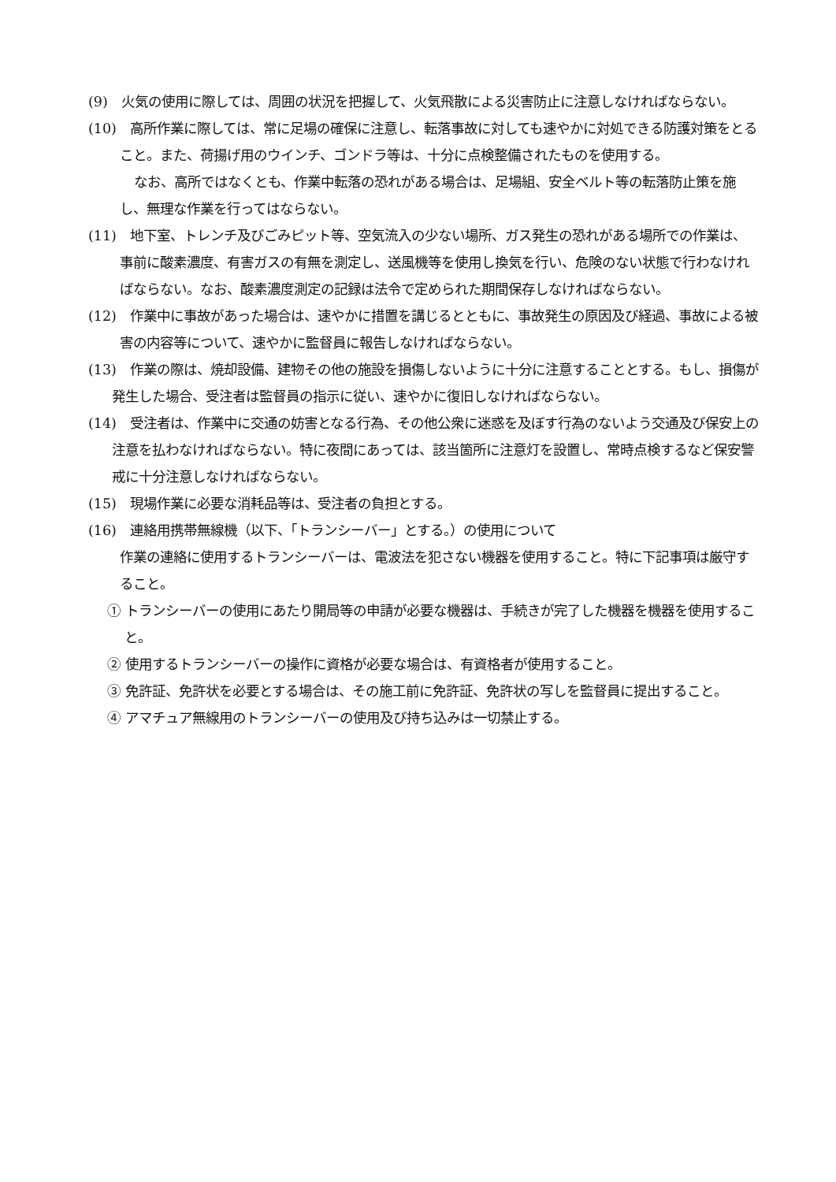(9)　火気の使用に際しては、周囲の状況を把握して、火気飛散による災害防止に注意しなければならない。
(10)　高所作業に際しては、常に足場の確保に注意し、転落事故に対しても速やかに対処できる防護対策をとること。また、荷揚げ用のウインチ、ゴンドラ等は、十分に点検整備されたものを使用する。
なお、高所ではなくとも、作業中転落の恐れがある場合は、足場組、安全ベルト等の転落防止策を施し、無理な作業を行ってはならない。
(11)　地下室、トレンチ及びごみピット等、空気流入の少ない場所、ガス発生の恐れがある場所での作業は、事前に酸素濃度、有害ガスの有無を測定し、送風機等を使用し換気を行い、危険のない状態で行わなければならない。なお、酸素濃度測定の記録は法令で定められた期間保存しなければならない。
(12)　作業中に事故があった場合は、速やかに措置を講じるとともに、事故発生の原因及び経過、事故による被害の内容等について、速やかに監督員に報告しなければならない。
(13)　作業の際は、焼却設備、建物その他の施設を損傷しないように十分に注意することとする。もし、損傷が発生した場合、受注者は監督員の指示に従い、速やかに復旧しなければならない。
(14)　受注者は、作業中に交通の妨害となる行為、その他公衆に迷惑を及ぼす行為のないよう交通及び保安上の注意を払わなければならない。特に夜間にあっては、該当箇所に注意灯を設置し、常時点検するなど保安警戒に十分注意しなければならない。
(15)　現場作業に必要な消耗品等は、受注者の負担とする。
(16)　連絡用携帯無線機（以下、「トランシーバー」とする。）の使用について
作業の連絡に使用するトランシーバーは、電波法を犯さない機器を使用すること。特に下記事項は厳守すること。
① トランシーバーの使用にあたり開局等の申請が必要な機器は、手続きが完了した機器を機器を使用すること。
② 使用するトランシーバーの操作に資格が必要な場合は、有資格者が使用すること。
③ 免許証、免許状を必要とする場合は、その施工前に免許証、免許状の写しを監督員に提出すること。
④ アマチュア無線用のトランシーバーの使用及び持ち込みは一切禁止する。